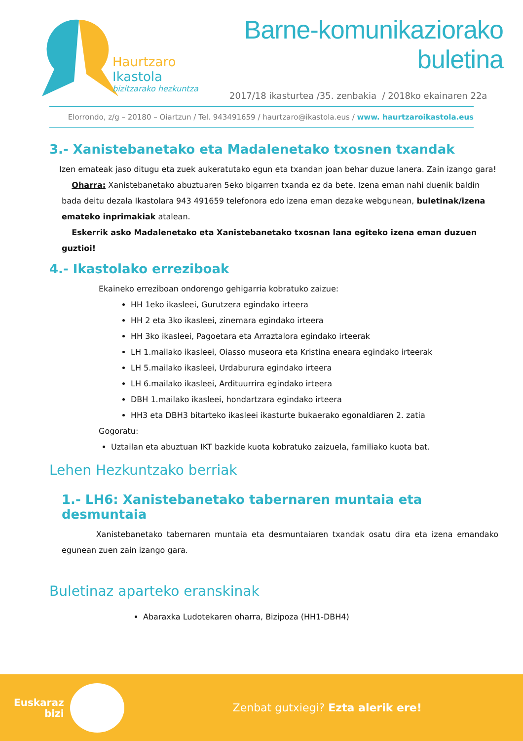Haurtzaro Ikastola
bizitzarako hezkuntza
Barne-komunikaziorako buletina
2017/18 ikasturtea /35. zenbakia / 2018ko ekainaren 22a
Elorrondo, z/g – 20180 – Oiartzun / Tel. 943491659 / haurtzaro@ikastola.eus / www. haurtzaroikastola.eus
3.- Xanistebanetako eta Madalenetako txosnen txandak
Izen emateak jaso ditugu eta zuek aukeratutako egun eta txandan joan behar duzue lanera. Zain izango gara!
Oharra: Xanistebanetako abuztuaren 5eko bigarren txanda ez da bete. Izena eman nahi duenik baldin bada deitu dezala Ikastolara 943 491659 telefonora edo izena eman dezake webgunean, buletinak/izena emateko inprimakiak atalean.
Eskerrik asko Madalenetako eta Xanistebanetako txosnan lana egiteko izena eman duzuen guztioi!
4.- Ikastolako erreziboak
Ekaineko erreziboan ondorengo gehigarria kobratuko zaizue:
HH 1eko ikasleei, Gurutzera egindako irteera
HH 2 eta 3ko ikasleei, zinemara egindako irteera
HH 3ko ikasleei, Pagoetara eta Arraztalora egindako irteerak
LH 1.mailako ikasleei, Oiasso museora eta Kristina eneara egindako irteerak
LH 5.mailako ikasleei, Urdaburura egindako irteera
LH 6.mailako ikasleei, Ardituurrira egindako irteera
DBH 1.mailako ikasleei, hondartzara egindako irteera
HH3 eta DBH3 bitarteko ikasleei ikasturte bukaerako egonaldiaren 2. zatia
Gogoratu:
Uztailan eta abuztuan IKT bazkide kuota kobratuko zaizuela, familiako kuota bat.
Lehen Hezkuntzako berriak
1.- LH6: Xanistebanetako tabernaren muntaia eta desmuntaia
Xanistebanetako tabernaren muntaia eta desmuntaiaren txandak osatu dira eta izena emandako egunean zuen zain izango gara.
Buletinaz aparteko eranskinak
Abaraxka Ludotekaren oharra, Bizipoza (HH1-DBH4)
Euskaraz
bizi
Zenbat gutxiegi? Ezta alerik ere!